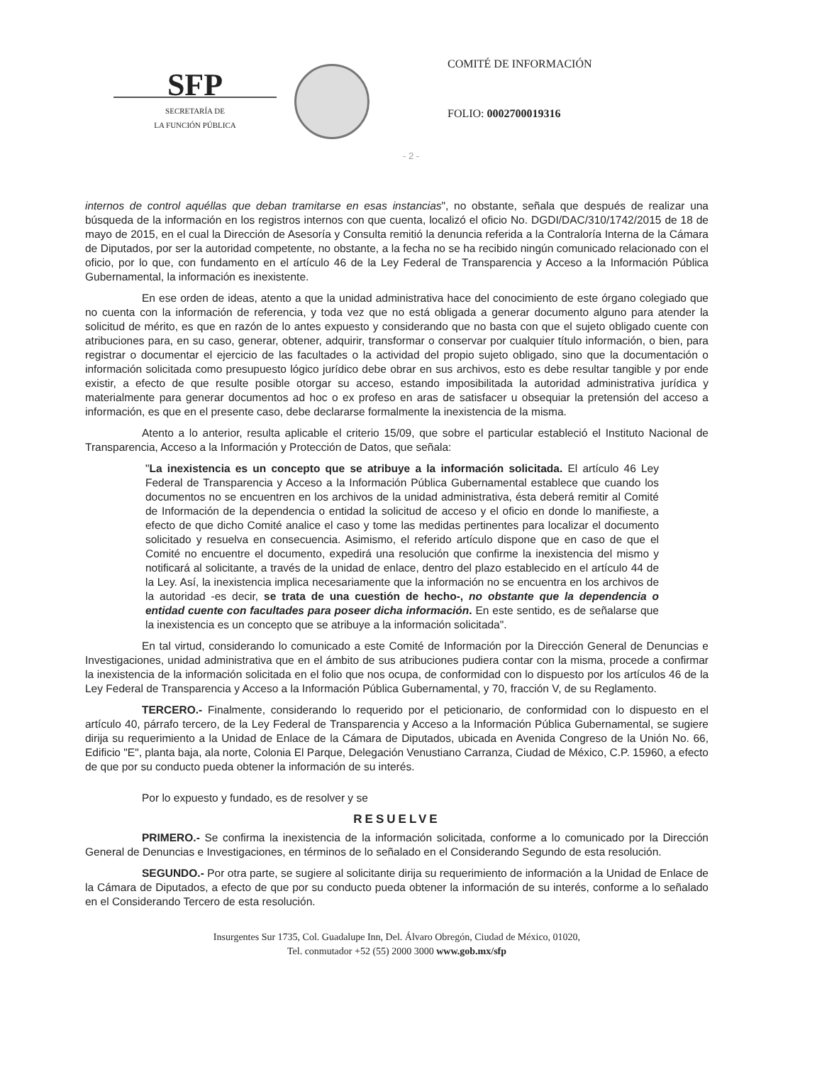SFP
SECRETARÍA DE
LA FUNCIÓN PÚBLICA
COMITÉ DE INFORMACIÓN
FOLIO: 0002700019316
- 2 -
internos de control aquéllas que deban tramitarse en esas instancias", no obstante, señala que después de realizar una búsqueda de la información en los registros internos con que cuenta, localizó el oficio No. DGDI/DAC/310/1742/2015 de 18 de mayo de 2015, en el cual la Dirección de Asesoría y Consulta remitió la denuncia referida a la Contraloría Interna de la Cámara de Diputados, por ser la autoridad competente, no obstante, a la fecha no se ha recibido ningún comunicado relacionado con el oficio, por lo que, con fundamento en el artículo 46 de la Ley Federal de Transparencia y Acceso a la Información Pública Gubernamental, la información es inexistente.
En ese orden de ideas, atento a que la unidad administrativa hace del conocimiento de este órgano colegiado que no cuenta con la información de referencia, y toda vez que no está obligada a generar documento alguno para atender la solicitud de mérito, es que en razón de lo antes expuesto y considerando que no basta con que el sujeto obligado cuente con atribuciones para, en su caso, generar, obtener, adquirir, transformar o conservar por cualquier título información, o bien, para registrar o documentar el ejercicio de las facultades o la actividad del propio sujeto obligado, sino que la documentación o información solicitada como presupuesto lógico jurídico debe obrar en sus archivos, esto es debe resultar tangible y por ende existir, a efecto de que resulte posible otorgar su acceso, estando imposibilitada la autoridad administrativa jurídica y materialmente para generar documentos ad hoc o ex profeso en aras de satisfacer u obsequiar la pretensión del acceso a información, es que en el presente caso, debe declararse formalmente la inexistencia de la misma.
Atento a lo anterior, resulta aplicable el criterio 15/09, que sobre el particular estableció el Instituto Nacional de Transparencia, Acceso a la Información y Protección de Datos, que señala:
"La inexistencia es un concepto que se atribuye a la información solicitada. El artículo 46 Ley Federal de Transparencia y Acceso a la Información Pública Gubernamental establece que cuando los documentos no se encuentren en los archivos de la unidad administrativa, ésta deberá remitir al Comité de Información de la dependencia o entidad la solicitud de acceso y el oficio en donde lo manifieste, a efecto de que dicho Comité analice el caso y tome las medidas pertinentes para localizar el documento solicitado y resuelva en consecuencia. Asimismo, el referido artículo dispone que en caso de que el Comité no encuentre el documento, expedirá una resolución que confirme la inexistencia del mismo y notificará al solicitante, a través de la unidad de enlace, dentro del plazo establecido en el artículo 44 de la Ley. Así, la inexistencia implica necesariamente que la información no se encuentra en los archivos de la autoridad -es decir, se trata de una cuestión de hecho-, no obstante que la dependencia o entidad cuente con facultades para poseer dicha información. En este sentido, es de señalarse que la inexistencia es un concepto que se atribuye a la información solicitada".
En tal virtud, considerando lo comunicado a este Comité de Información por la Dirección General de Denuncias e Investigaciones, unidad administrativa que en el ámbito de sus atribuciones pudiera contar con la misma, procede a confirmar la inexistencia de la información solicitada en el folio que nos ocupa, de conformidad con lo dispuesto por los artículos 46 de la Ley Federal de Transparencia y Acceso a la Información Pública Gubernamental, y 70, fracción V, de su Reglamento.
TERCERO.- Finalmente, considerando lo requerido por el peticionario, de conformidad con lo dispuesto en el artículo 40, párrafo tercero, de la Ley Federal de Transparencia y Acceso a la Información Pública Gubernamental, se sugiere dirija su requerimiento a la Unidad de Enlace de la Cámara de Diputados, ubicada en Avenida Congreso de la Unión No. 66, Edificio "E", planta baja, ala norte, Colonia El Parque, Delegación Venustiano Carranza, Ciudad de México, C.P. 15960, a efecto de que por su conducto pueda obtener la información de su interés.
Por lo expuesto y fundado, es de resolver y se
RESUELVE
PRIMERO.- Se confirma la inexistencia de la información solicitada, conforme a lo comunicado por la Dirección General de Denuncias e Investigaciones, en términos de lo señalado en el Considerando Segundo de esta resolución.
SEGUNDO.- Por otra parte, se sugiere al solicitante dirija su requerimiento de información a la Unidad de Enlace de la Cámara de Diputados, a efecto de que por su conducto pueda obtener la información de su interés, conforme a lo señalado en el Considerando Tercero de esta resolución.
Insurgentes Sur 1735, Col. Guadalupe Inn, Del. Álvaro Obregón, Ciudad de México, 01020,
Tel. conmutador +52 (55) 2000 3000 www.gob.mx/sfp